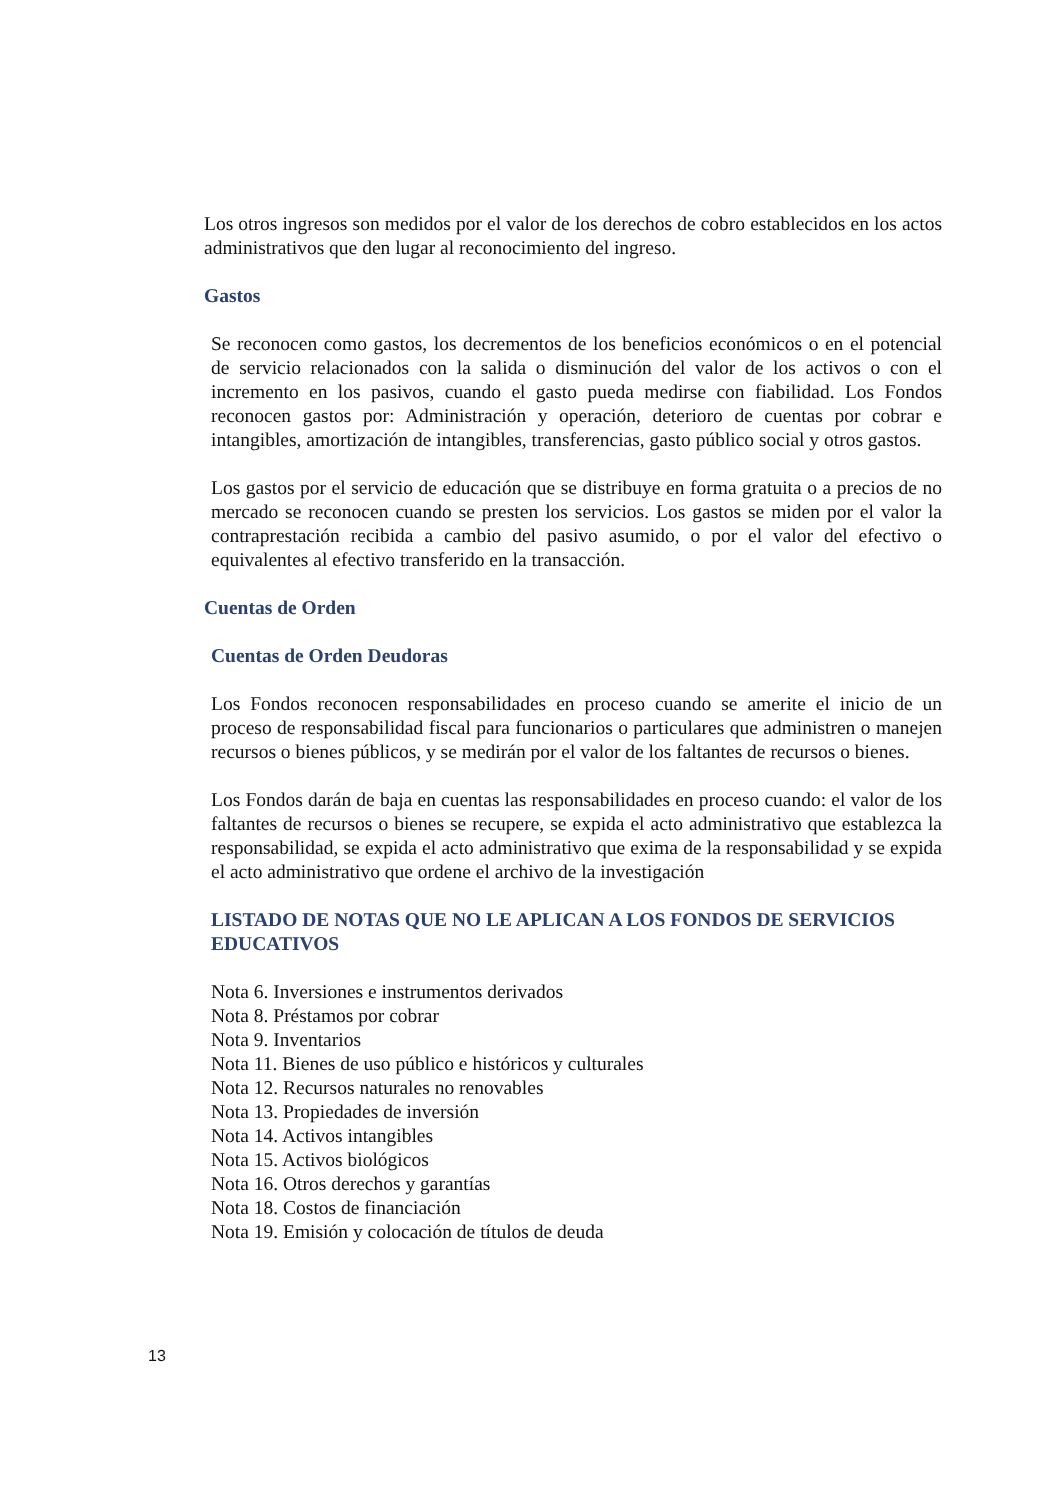Los otros ingresos son medidos por el valor de los derechos de cobro establecidos en los actos administrativos que den lugar al reconocimiento del ingreso.
Gastos
Se reconocen como gastos, los decrementos de los beneficios económicos o en el potencial de servicio relacionados con la salida o disminución del valor de los activos o con el incremento en los pasivos, cuando el gasto pueda medirse con fiabilidad. Los Fondos reconocen gastos por: Administración y operación, deterioro de cuentas por cobrar e intangibles, amortización de intangibles, transferencias, gasto público social y otros gastos.
Los gastos por el servicio de educación que se distribuye en forma gratuita o a precios de no mercado se reconocen cuando se presten los servicios. Los gastos se miden por el valor la contraprestación recibida a cambio del pasivo asumido, o por el valor del efectivo o equivalentes al efectivo transferido en la transacción.
Cuentas de Orden
Cuentas de Orden Deudoras
Los Fondos reconocen responsabilidades en proceso cuando se amerite el inicio de un proceso de responsabilidad fiscal para funcionarios o particulares que administren o manejen recursos o bienes públicos, y se medirán por el valor de los faltantes de recursos o bienes.
Los Fondos darán de baja en cuentas las responsabilidades en proceso cuando: el valor de los faltantes de recursos o bienes se recupere, se expida el acto administrativo que establezca la responsabilidad, se expida el acto administrativo que exima de la responsabilidad y se expida el acto administrativo que ordene el archivo de la investigación
LISTADO DE NOTAS QUE NO LE APLICAN A LOS FONDOS DE SERVICIOS EDUCATIVOS
Nota 6. Inversiones e instrumentos derivados
Nota 8. Préstamos por cobrar
Nota 9. Inventarios
Nota 11. Bienes de uso público e históricos y culturales
Nota 12. Recursos naturales no renovables
Nota 13. Propiedades de inversión
Nota 14. Activos intangibles
Nota 15. Activos biológicos
Nota 16. Otros derechos y garantías
Nota 18. Costos de financiación
Nota 19. Emisión y colocación de títulos de deuda
13